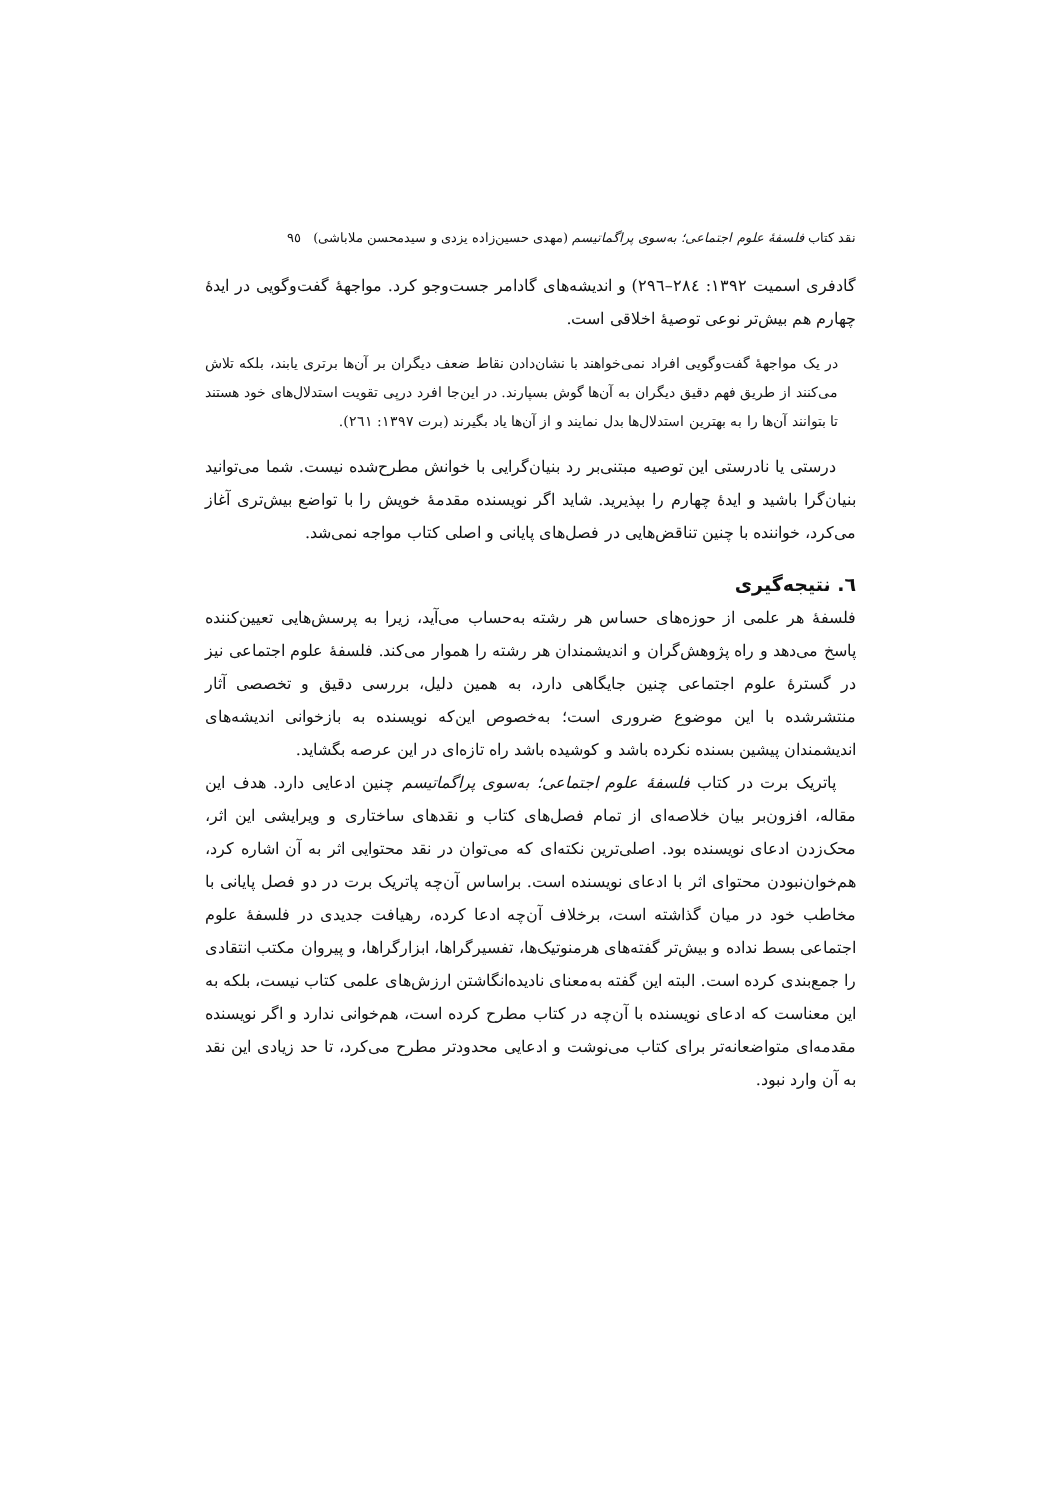نقد کتاب فلسفهٔ علوم اجتماعی؛ به‌سوی پراگماتیسم (مهدی حسین‌زاده یزدی و سیدمحسن ملاباشی) ٩٥
گادفری اسمیت ١٣٩٢: ٢٨٤–٢٩٦) و اندیشه‌های گادامر جست‌وجو کرد. مواجههٔ گفت‌وگویی در ایدهٔ چهارم هم بیش‌تر نوعی توصیهٔ اخلاقی است.
در یک مواجههٔ گفت‌وگویی افراد نمی‌خواهند با نشان‌دادن نقاط ضعف دیگران بر آن‌ها برتری یابند، بلکه تلاش می‌کنند از طریق فهم دقیق دیگران به آن‌ها گوش بسپارند. در این‌جا افرد درپی تقویت استدلال‌های خود هستند تا بتوانند آن‌ها را به بهترین استدلال‌ها بدل نمایند و از آن‌ها یاد بگیرند (برت ١٣٩٧: ٢٦١).
درستی یا نادرستی این توصیه مبتنی‌بر رد بنیان‌گرایی با خوانش مطرح‌شده نیست. شما می‌توانید بنیان‌گرا باشید و ایدهٔ چهارم را بپذیرید. شاید اگر نویسنده مقدمهٔ خویش را با تواضع بیش‌تری آغاز می‌کرد، خواننده با چنین تناقض‌هایی در فصل‌های پایانی و اصلی کتاب مواجه نمی‌شد.
٦. نتیجه‌گیری
فلسفهٔ هر علمی از حوزه‌های حساس هر رشته به‌حساب می‌آید، زیرا به پرسش‌هایی تعیین‌کننده پاسخ می‌دهد و راه پژوهش‌گران و اندیشمندان هر رشته را هموار می‌کند. فلسفهٔ علوم اجتماعی نیز در گسترهٔ علوم اجتماعی چنین جایگاهی دارد، به همین دلیل، بررسی دقیق و تخصصی آثار منتشرشده با این موضوع ضروری است؛ به‌خصوص این‌که نویسنده به بازخوانی اندیشه‌های اندیشمندان پیشین بسنده نکرده باشد و کوشیده باشد راه تازه‌ای در این عرصه بگشاید.
پاتریک برت در کتاب فلسفهٔ علوم اجتماعی؛ به‌سوی پراگماتیسم چنین ادعایی دارد. هدف این مقاله، افزون‌بر بیان خلاصه‌ای از تمام فصل‌های کتاب و نقدهای ساختاری و ویرایشی این اثر، محک‌زدن ادعای نویسنده بود. اصلی‌ترین نکته‌ای که می‌توان در نقد محتوایی اثر به آن اشاره کرد، هم‌خوان‌نبودن محتوای اثر با ادعای نویسنده است. براساس آن‌چه پاتریک برت در دو فصل پایانی با مخاطب خود در میان گذاشته است، برخلاف آن‌چه ادعا کرده، رهیافت جدیدی در فلسفهٔ علوم اجتماعی بسط نداده و بیش‌تر گفته‌های هرمنوتیک‌ها، تفسیرگراها، ابزارگراها، و پیروان مکتب انتقادی را جمع‌بندی کرده است. البته این گفته به‌معنای نادیده‌انگاشتن ارزش‌های علمی کتاب نیست، بلکه به این معناست که ادعای نویسنده با آن‌چه در کتاب مطرح کرده است، هم‌خوانی ندارد و اگر نویسنده مقدمه‌ای متواضعانه‌تر برای کتاب می‌نوشت و ادعایی محدودتر مطرح می‌کرد، تا حد زیادی این نقد به آن وارد نبود.